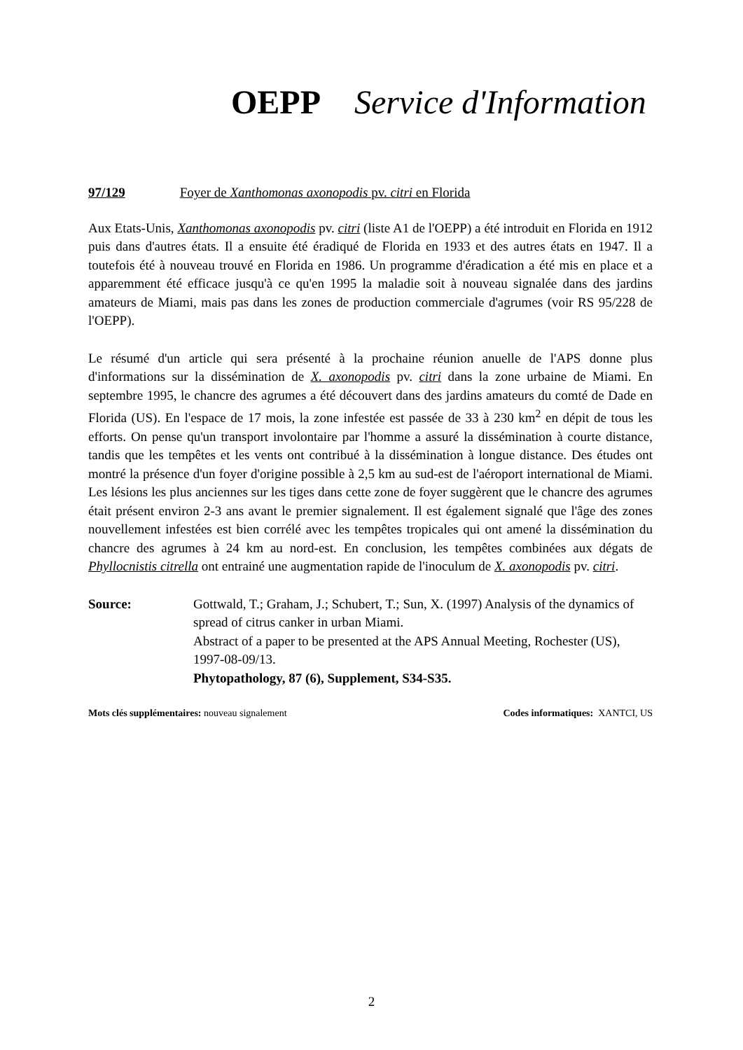OEPP Service d'Information
97/129 Foyer de Xanthomonas axonopodis pv. citri en Florida
Aux Etats-Unis, Xanthomonas axonopodis pv. citri (liste A1 de l'OEPP) a été introduit en Florida en 1912 puis dans d'autres états. Il a ensuite été éradiqué de Florida en 1933 et des autres états en 1947. Il a toutefois été à nouveau trouvé en Florida en 1986. Un programme d'éradication a été mis en place et a apparemment été efficace jusqu'à ce qu'en 1995 la maladie soit à nouveau signalée dans des jardins amateurs de Miami, mais pas dans les zones de production commerciale d'agrumes (voir RS 95/228 de l'OEPP).
Le résumé d'un article qui sera présenté à la prochaine réunion anuelle de l'APS donne plus d'informations sur la dissémination de X. axonopodis pv. citri dans la zone urbaine de Miami. En septembre 1995, le chancre des agrumes a été découvert dans des jardins amateurs du comté de Dade en Florida (US). En l'espace de 17 mois, la zone infestée est passée de 33 à 230 km<sup>2</sup> en dépit de tous les efforts. On pense qu'un transport involontaire par l'homme a assuré la dissémination à courte distance, tandis que les tempêtes et les vents ont contribué à la dissémination à longue distance. Des études ont montré la présence d'un foyer d'origine possible à 2,5 km au sud-est de l'aéroport international de Miami. Les lésions les plus anciennes sur les tiges dans cette zone de foyer suggèrent que le chancre des agrumes était présent environ 2-3 ans avant le premier signalement. Il est également signalé que l'âge des zones nouvellement infestées est bien corrélé avec les tempêtes tropicales qui ont amené la dissémination du chancre des agrumes à 24 km au nord-est. En conclusion, les tempêtes combinées aux dégats de Phyllocnistis citrella ont entrainé une augmentation rapide de l'inoculum de X. axonopodis pv. citri.
Source: Gottwald, T.; Graham, J.; Schubert, T.; Sun, X. (1997) Analysis of the dynamics of spread of citrus canker in urban Miami.
Abstract of a paper to be presented at the APS Annual Meeting, Rochester (US), 1997-08-09/13.
Phytopathology, 87 (6), Supplement, S34-S35.
Mots clés supplémentaires: nouveau signalement Codes informatiques: XANTCI, US
2